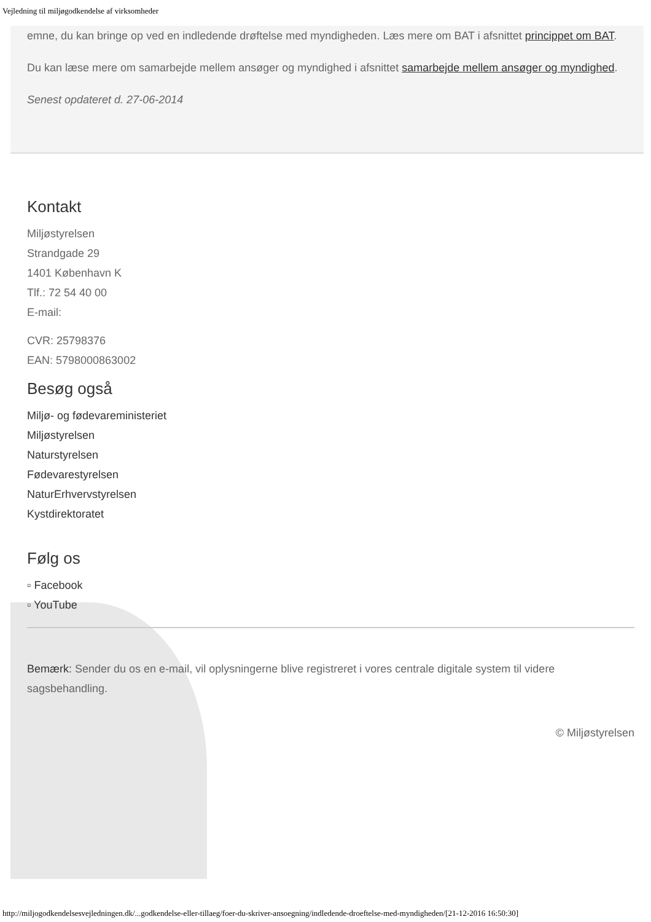Vejledning til miljøgodkendelse af virksomheder
emne, du kan bringe op ved en indledende drøftelse med myndigheden. Læs mere om BAT i afsnittet princippet om BAT.
Du kan læse mere om samarbejde mellem ansøger og myndighed i afsnittet samarbejde mellem ansøger og myndighed.
Senest opdateret d. 27-06-2014
Kontakt
Miljøstyrelsen
Strandgade 29
1401 København K
Tlf.: 72 54 40 00
E-mail:
CVR: 25798376
EAN: 5798000863002
Besøg også
Miljø- og fødevareministeriet
Miljøstyrelsen
Naturstyrelsen
Fødevarestyrelsen
NaturErhvervstyrelsen
Kystdirektoratet
Følg os
▫ Facebook
▫ YouTube
Bemærk: Sender du os en e-mail, vil oplysningerne blive registreret i vores centrale digitale system til videre sagsbehandling.
© Miljøstyrelsen
http://miljogodkendelsesvejledningen.dk/...godkendelse-eller-tillaeg/foer-du-skriver-ansoegning/indledende-droeftelse-med-myndigheden/[21-12-2016 16:50:30]